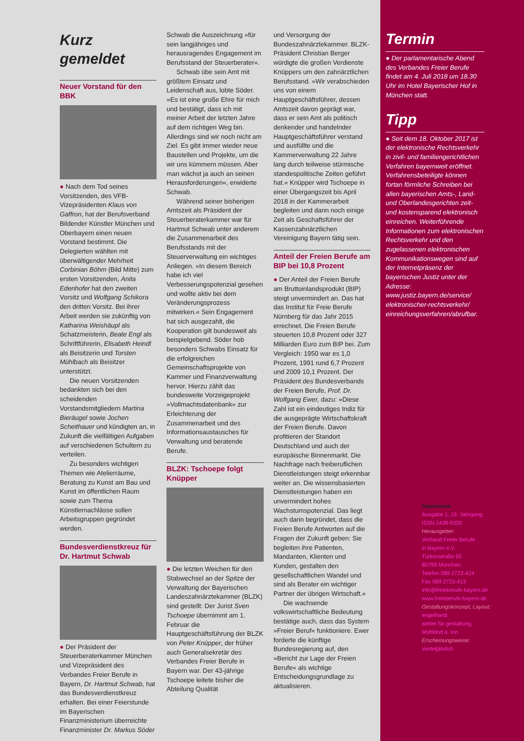Kurz gemeldet
Neuer Vorstand für den BBK
● Nach dem Tod seines Vorsitzenden, des VFB-Vizepräsidenten Klaus von Gaffron, hat der Berufsverband Bildender Künstler München und Oberbayern einen neuen Vorstand bestimmt. Die Delegierten wählten mit überwältigender Mehrheit Corbinian Böhm (Bild Mitte) zum ersten Vorsitzenden, Anita Edenhofer hat den zweiten Vorsitz und Wolfgang Schikora den dritten Vorsitz. Bei ihrer Arbeit werden sie zukünftig von Katharina Weishäupl als Schatzmeisterin, Beate Engl als Schriftführerin, Elisabeth Heindl als Beisitzerin und Torsten Mühlbach als Beisitzer unterstützt.
Die neuen Vorsitzenden bedankten sich bei den scheidenden Vorstandsmitgliedern Martina Bieräugel sowie Jochen Scheithauer und kündigten an, in Zukunft die vielfältigen Aufgaben auf verschiedenen Schultern zu verteilen.
Zu besonders wichtigen Themen wie Atelierräume, Beratung zu Kunst am Bau und Kunst im öffentlichen Raum sowie zum Thema Künstlernachlässe sollen Arbeitsgruppen gegründet werden.
Bundesverdienstkreuz für Dr. Hartmut Schwab
● Der Präsident der Steuerberaterkammer München und Vizepräsident des Verbandes Freier Berufe in Bayern, Dr. Hartmut Schwab, hat das Bundesverdienstkreuz erhalten. Bei einer Feierstunde im Bayerischen Finanzministerium überreichte Finanzminister Dr. Markus Söder
Schwab die Auszeichnung »für sein langjähriges und herausragendes Engagement im Berufsstand der Steuerberater«.
Schwab übe sein Amt mit größtem Einsatz und Leidenschaft aus, lobte Söder. »Es ist eine große Ehre für mich und bestätigt, dass ich mit meiner Arbeit der letzten Jahre auf dem richtigen Weg bin. Allerdings sind wir noch nicht am Ziel. Es gibt immer wieder neue Baustellen und Projekte, um die wir uns kümmern müssen. Aber man wächst ja auch an seinen Herausforderungen«, erwiderte Schwab.
Während seiner bisherigen Amtszeit als Präsident der Steuerberaterkammer war für Hartmut Schwab unter anderem die Zusammenarbeit des Berufsstands mit der Steuerverwaltung ein wichtiges Anliegen. »In diesem Bereich habe ich viel Verbesserungspotenzial gesehen und wollte aktiv bei dem Veränderungsprozess mitwirken.« Sein Engagement hat sich ausgezahlt, die Kooperation gilt bundesweit als beispielgebend. Söder hob besonders Schwabs Einsatz für die erfolgreichen Gemeinschaftsprojekte von Kammer und Finanzverwaltung hervor. Hierzu zählt das bundesweite Vorzeigeprojekt »Vollmachtsdatenbank« zur Erleichterung der Zusammenarbeit und des Informationsaustausches für Verwaltung und beratende Berufe.
BLZK: Tschoepe folgt Knüpper
● Die letzten Weichen für den Stabwechsel an der Spitze der Verwaltung der Bayerischen Landeszahnärztekammer (BLZK) sind gestellt: Der Jurist Sven Tschoepe übernimmt am 1. Februar die Hauptgeschäftsführung der BLZK von Peter Knüpper, der früher auch Generalsekretär des Verbandes Freier Berufe in Bayern war. Der 43-jährige Tschoepe leitete bisher die Abteilung Qualität
und Versorgung der Bundeszahnärztekammer. BLZK-Präsident Christian Berger würdigte die großen Verdienste Knüppers um den zahnärztlichen Berufsstand. »Wir verabschieden uns von einem Hauptgeschäftsführer, dessen Amtszeit davon geprägt war, dass er sein Amt als politisch denkender und handelnder Hauptgeschäftsführer verstand und ausfüllte und die Kammerverwaltung 22 Jahre lang durch teilweise stürmische standespolitische Zeiten geführt hat.« Knüpper wird Tschoepe in einer Übergangszeit bis April 2018 in der Kammerarbeit begleiten und dann noch einige Zeit als Geschaftsführer der Kassenzahnärztlichen Vereinigung Bayern tätig sein.
Anteil der Freien Berufe am BIP bei 10,8 Prozent
● Der Anteil der Freien Berufe am Bruttoinlandsprodukt (BIP) steigt unvermindert an. Das hat das Institut für Freie Berufe Nürnberg für das Jahr 2015 errechnet. Die Freien Berufe steuerten 10,8 Prozent oder 327 Milliarden Euro zum BIP bei. Zum Vergleich: 1950 war es 1,0 Prozent, 1991 rund 6,7 Prozent und 2009 10,1 Prozent. Der Präsident des Bundesverbands der Freien Berufe, Prof. Dr. Wolfgang Ewer, dazu: »Diese Zahl ist ein eindeutiges Indiz für die ausgeprägte Wirtschaftskraft der Freien Berufe. Davon profitieren der Standort Deutschland und auch der europäische Binnenmarkt. Die Nachfrage nach freiberuflichen Dienstleistungen steigt erkennbar weiter an. Die wissensbasierten Dienstleistungen haben ein unvermindert hohes Wachstumspotenzial. Das liegt auch darin begründet, dass die Freien Berufe Antworten auf die Fragen der Zukunft geben: Sie begleiten ihre Patienten, Mandanten, Klienten und Kunden, gestalten den gesellschaftlichen Wandel und sind als Berater ein wichtiger Partner der übrigen Wirtschaft.«
Die wachsende volkswirtschaftliche Bedeutung bestätige auch, dass das System »Freier Beruf« funktioniere. Ewer forderte die künftige Bundesregierung auf, den »Bericht zur Lage der Freien Berufe« als wichtige Entscheidungsgrundlage zu aktualisieren.
Termin
● Der parlamentarische Abend des Verbandes Freier Berufe findet am 4. Juli 2018 um 18.30 Uhr im Hotel Bayerischer Hof in München statt.
Tipp
● Seit dem 18. Oktober 2017 ist der elektronische Rechtsverkehr in zivil- und familiengerichtlichen Verfahren bayernweit eröffnet. Verfahrensbeteiligte können fortan förmliche Schreiben bei allen bayerischen Amts-, Land- und Oberlandesgerichten zeit- und kostensparend elektronisch einreichen. Weiterführende Informationen zum elektronischen Rechtsverkehr und den zugelassenen elektronischen Kommunikationswegen sind auf der Internetpräsenz der bayerischen Justiz unter der Adresse: www.justiz.bayern.de/service/ elektronischer-rechtsverkehr/ einreichungsverfahren/abrufbar.
Impressum
Ausgabe 1, 19. Jahrgang
ISSN 1438-9320
Herausgeber:
Verband Freier Berufe
in Bayern e.V.
Türkenstraße 55
80799 München
Telefon 089 2723-424
Fax 089 2723-413
info@freieberufe-bayern.de
www.freieberufe-bayern.de
Gestaltungskonzept, Layout:
engelhardt
atelier für gestaltung,
Mühldorf a. Inn
Erscheinungsweise:
vierteljährlich